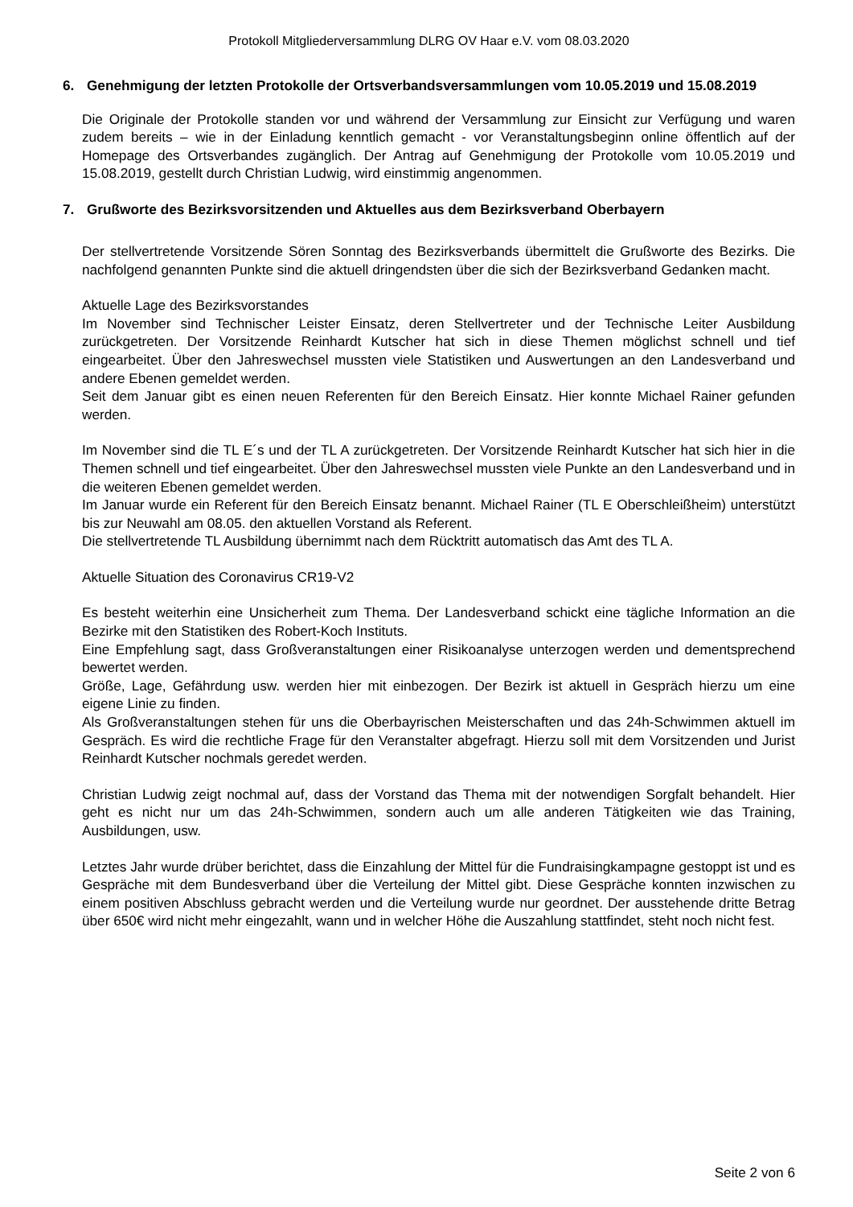Protokoll Mitgliederversammlung DLRG OV Haar e.V. vom 08.03.2020
6. Genehmigung der letzten Protokolle der Ortsverbandsversammlungen vom 10.05.2019 und 15.08.2019
Die Originale der Protokolle standen vor und während der Versammlung zur Einsicht zur Verfügung und waren zudem bereits – wie in der Einladung kenntlich gemacht - vor Veranstaltungsbeginn online öffentlich auf der Homepage des Ortsverbandes zugänglich. Der Antrag auf Genehmigung der Protokolle vom 10.05.2019 und 15.08.2019, gestellt durch Christian Ludwig, wird einstimmig angenommen.
7. Grußworte des Bezirksvorsitzenden und Aktuelles aus dem Bezirksverband Oberbayern
Der stellvertretende Vorsitzende Sören Sonntag des Bezirksverbands übermittelt die Grußworte des Bezirks. Die nachfolgend genannten Punkte sind die aktuell dringendsten über die sich der Bezirksverband Gedanken macht.
Aktuelle Lage des Bezirksvorstandes
Im November sind Technischer Leister Einsatz, deren Stellvertreter und der Technische Leiter Ausbildung zurückgetreten. Der Vorsitzende Reinhardt Kutscher hat sich in diese Themen möglichst schnell und tief eingearbeitet. Über den Jahreswechsel mussten viele Statistiken und Auswertungen an den Landesverband und andere Ebenen gemeldet werden.
Seit dem Januar gibt es einen neuen Referenten für den Bereich Einsatz. Hier konnte Michael Rainer gefunden werden.
Im November sind die TL E´s und der TL A zurückgetreten. Der Vorsitzende Reinhardt Kutscher hat sich hier in die Themen schnell und tief eingearbeitet. Über den Jahreswechsel mussten viele Punkte an den Landesverband und in die weiteren Ebenen gemeldet werden.
Im Januar wurde ein Referent für den Bereich Einsatz benannt. Michael Rainer (TL E Oberschleißheim) unterstützt bis zur Neuwahl am 08.05. den aktuellen Vorstand als Referent.
Die stellvertretende TL Ausbildung übernimmt nach dem Rücktritt automatisch das Amt des TL A.
Aktuelle Situation des Coronavirus CR19-V2
Es besteht weiterhin eine Unsicherheit zum Thema. Der Landesverband schickt eine tägliche Information an die Bezirke mit den Statistiken des Robert-Koch Instituts.
Eine Empfehlung sagt, dass Großveranstaltungen einer Risikoanalyse unterzogen werden und dementsprechend bewertet werden.
Größe, Lage, Gefährdung usw. werden hier mit einbezogen. Der Bezirk ist aktuell in Gespräch hierzu um eine eigene Linie zu finden.
Als Großveranstaltungen stehen für uns die Oberbayrischen Meisterschaften und das 24h-Schwimmen aktuell im Gespräch. Es wird die rechtliche Frage für den Veranstalter abgefragt. Hierzu soll mit dem Vorsitzenden und Jurist Reinhardt Kutscher nochmals geredet werden.
Christian Ludwig zeigt nochmal auf, dass der Vorstand das Thema mit der notwendigen Sorgfalt behandelt. Hier geht es nicht nur um das 24h-Schwimmen, sondern auch um alle anderen Tätigkeiten wie das Training, Ausbildungen, usw.
Letztes Jahr wurde drüber berichtet, dass die Einzahlung der Mittel für die Fundraisingkampagne gestoppt ist und es Gespräche mit dem Bundesverband über die Verteilung der Mittel gibt. Diese Gespräche konnten inzwischen zu einem positiven Abschluss gebracht werden und die Verteilung wurde nur geordnet. Der ausstehende dritte Betrag über 650€ wird nicht mehr eingezahlt, wann und in welcher Höhe die Auszahlung stattfindet, steht noch nicht fest.
Seite 2 von 6